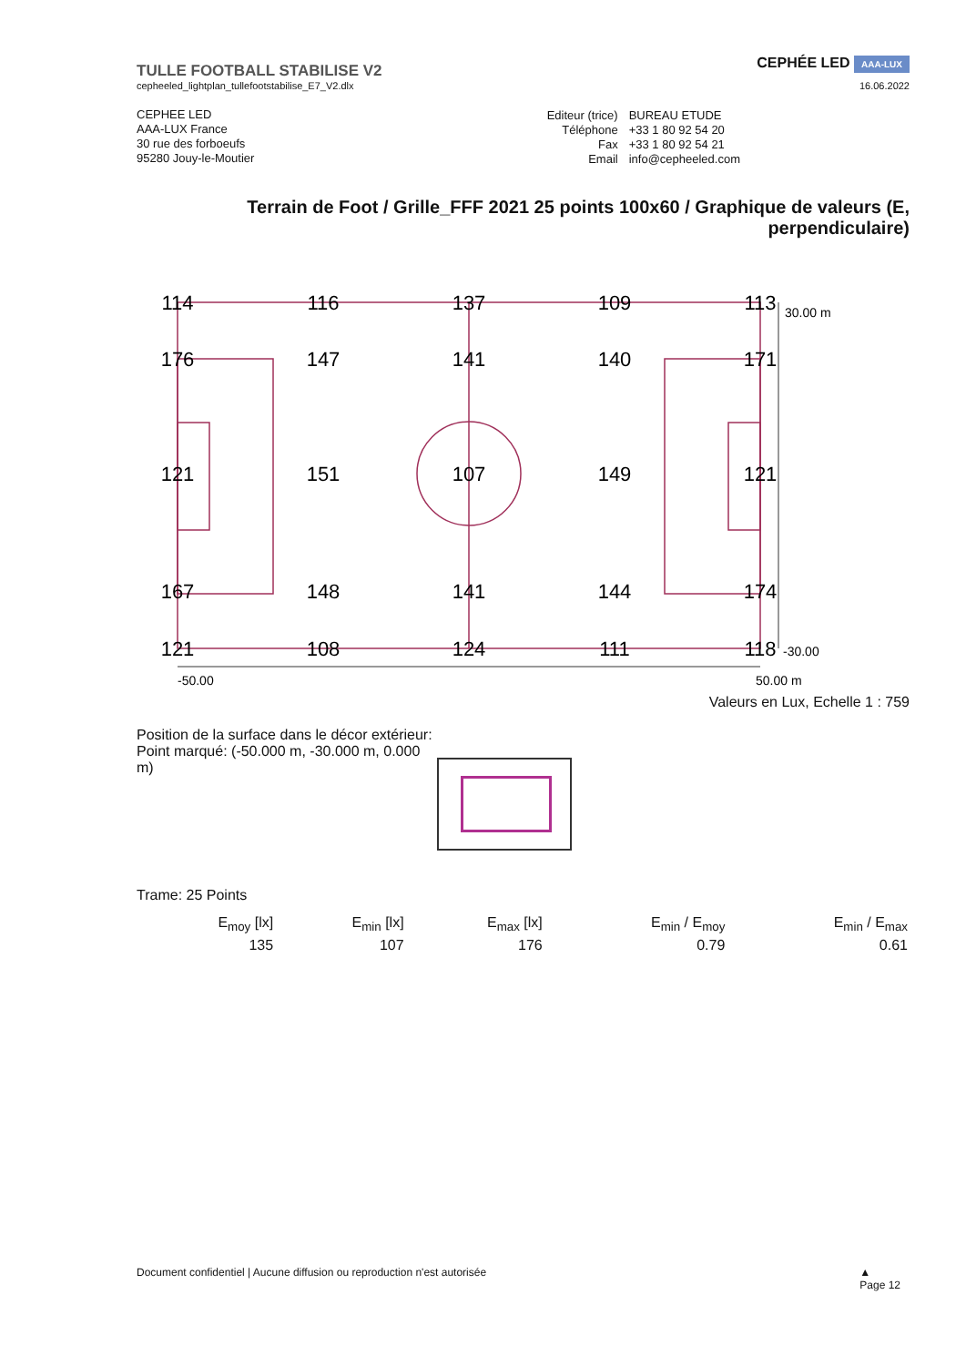TULLE FOOTBALL STABILISE V2
cepheeled_lightplan_tullefootstabilise_E7_V2.dlx
CEPHÉE LED AAA-LUX
16.06.2022
CEPHEE LED
AAA-LUX France
30 rue des forboeufs
95280 Jouy-le-Moutier
| Editeur (trice) | BUREAU ETUDE |
| Téléphone | +33 1 80 92 54 20 |
| Fax | +33 1 80 92 54 21 |
| Email | info@cepheeled.com |
Terrain de Foot / Grille_FFF 2021 25 points 100x60 / Graphique de valeurs (E, perpendiculaire)
114
116
137
109
113
176
147
141
140
171
121
151
107
149
121
167
148
141
144
174
121
108
124
111
118
30.00 m
-30.00
-50.00
50.00 m
Valeurs en Lux, Echelle 1 : 759
Position de la surface dans le décor extérieur:
Point marqué: (-50.000 m, -30.000 m, 0.000 m)
Trame: 25 Points
| E<sub>moy</sub> [lx] | E<sub>min</sub> [lx] | E<sub>max</sub> [lx] | E<sub>min</sub> / E<sub>moy</sub> | E<sub>min</sub> / E<sub>max</sub> |
| --- | --- | --- | --- | --- |
| 135 | 107 | 176 | 0.79 | 0.61 |
Document confidentiel | Aucune diffusion ou reproduction n'est autorisée ▲
Page 12